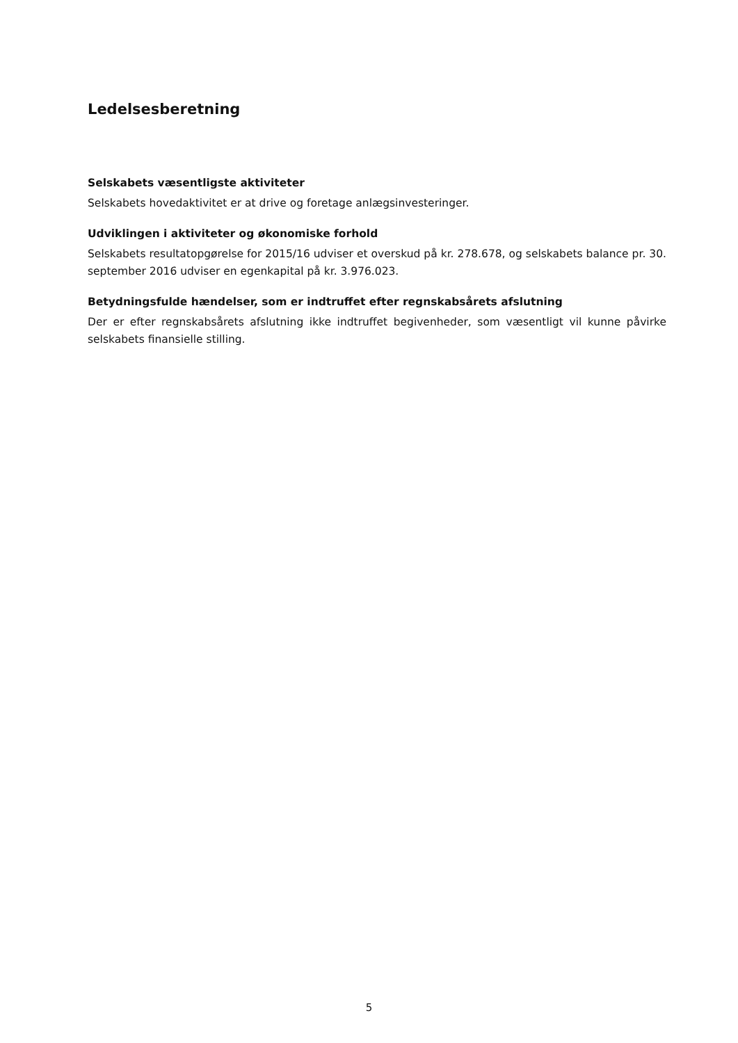Ledelsesberetning
Selskabets væsentligste aktiviteter
Selskabets hovedaktivitet er at drive og foretage anlægsinvesteringer.
Udviklingen i aktiviteter og økonomiske forhold
Selskabets resultatopgørelse for 2015/16 udviser et overskud på kr. 278.678, og selskabets balance pr. 30. september 2016 udviser en egenkapital på kr. 3.976.023.
Betydningsfulde hændelser, som er indtruffet efter regnskabsårets afslutning
Der er efter regnskabsårets afslutning ikke indtruffet begivenheder, som væsentligt vil kunne påvirke selskabets finansielle stilling.
5